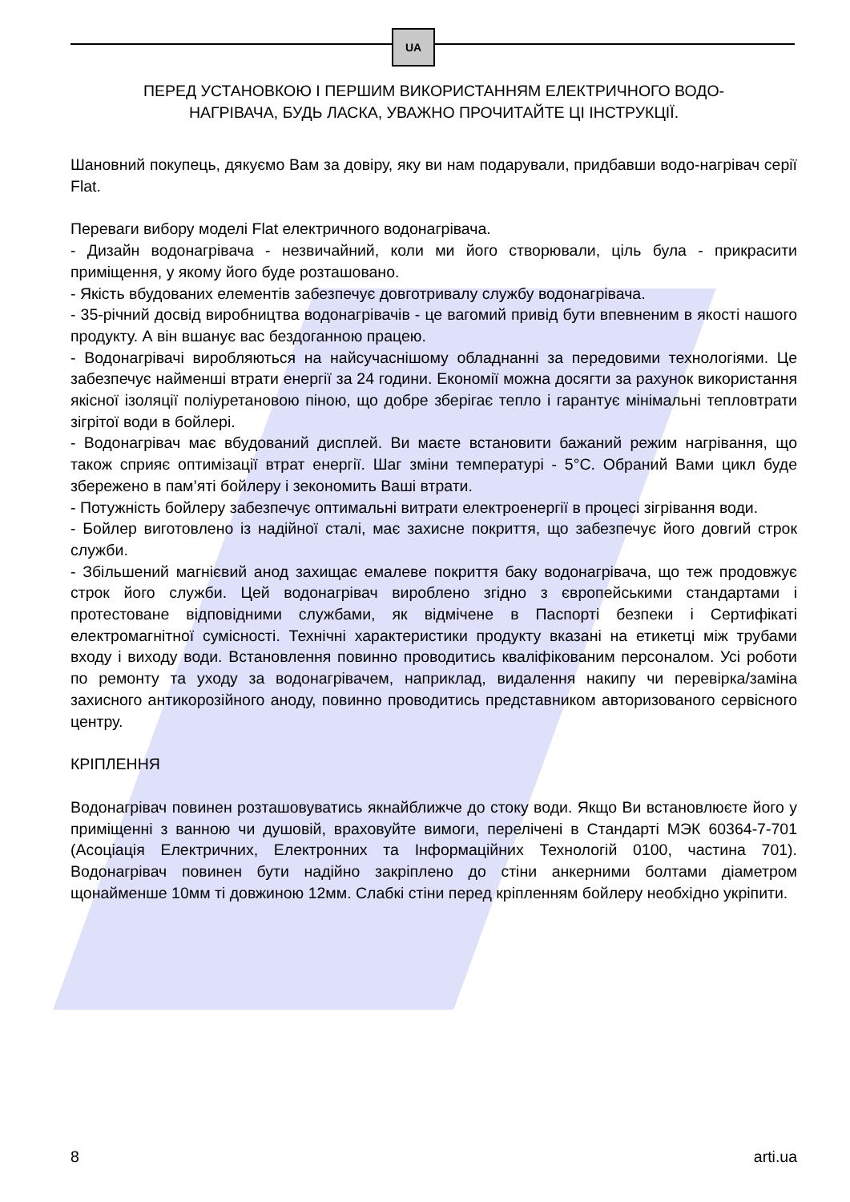UA
ПЕРЕД УСТАНОВКОЮ І ПЕРШИМ ВИКОРИСТАННЯМ ЕЛЕКТРИЧНОГО ВОДО-
НАГРІВАЧА, БУДЬ ЛАСКА, УВАЖНО ПРОЧИТАЙТЕ ЦІ ІНСТРУКЦІЇ.
Шановний покупець, дякуємо Вам за довіру, яку ви нам подарували, придбавши водо-нагрівач серії Flat.
Переваги вибору моделі Flat електричного водонагрівача.
- Дизайн водонагрівача - незвичайний, коли ми його створювали, ціль була - прикрасити приміщення, у якому його буде розташовано.
- Якість вбудованих елементів забезпечує довготривалу службу водонагрівача.
- 35-річний досвід виробництва водонагрівачів - це вагомий привід бути впевненим в якості нашого продукту. А він вшанує вас бездоганною працею.
- Водонагрівачі виробляються на найсучаснішому обладнанні за передовими технологіями. Це забезпечує найменші втрати енергії за 24 години. Економії можна досягти за рахунок використання якісної ізоляції поліуретановою піною, що добре зберігає тепло і гарантує мінімальні тепловтрати зігрітої води в бойлері.
- Водонагрівач має вбудований дисплей. Ви маєте встановити бажаний режим нагрівання, що також сприяє оптимізації втрат енергії. Шаг зміни температурі - 5°C. Обраний Вами цикл буде збережено в пам’яті бойлеру і зекономить Ваші втрати.
- Потужність бойлеру забезпечує оптимальні витрати електроенергії в процесі зігрівання води.
- Бойлер виготовлено із надійної сталі, має захисне покриття, що забезпечує його довгий строк служби.
- Збільшений магнієвий анод захищає емалеве покриття баку водонагрівача, що теж продовжує строк його служби. Цей водонагрівач вироблено згідно з європейськими стандартами і протестоване відповідними службами, як відмічене в Паспорті безпеки і Сертифікаті електромагнітної сумісності. Технічні характеристики продукту вказані на етикетці між трубами входу і виходу води. Встановлення повинно проводитись кваліфікованим персоналом. Усі роботи по ремонту та уходу за водонагрівачем, наприклад, видалення накипу чи перевірка/заміна захисного антикорозійного аноду, повинно проводитись представником авторизованого сервісного центру.
КРІПЛЕННЯ
Водонагрівач повинен розташовуватись якнайближче до стоку води. Якщо Ви встановлюєте його у приміщенні з ванною чи душовій, враховуйте вимоги, перелічені в Стандарті МЭК 60364-7-701 (Асоціація Електричних, Електронних та Інформаційних Технологій 0100, частина 701). Водонагрівач повинен бути надійно закріплено до стіни анкерними болтами діаметром щонайменше 10мм ті довжиною 12мм. Слабкі стіни перед кріпленням бойлеру необхідно укріпити.
8 arti.ua